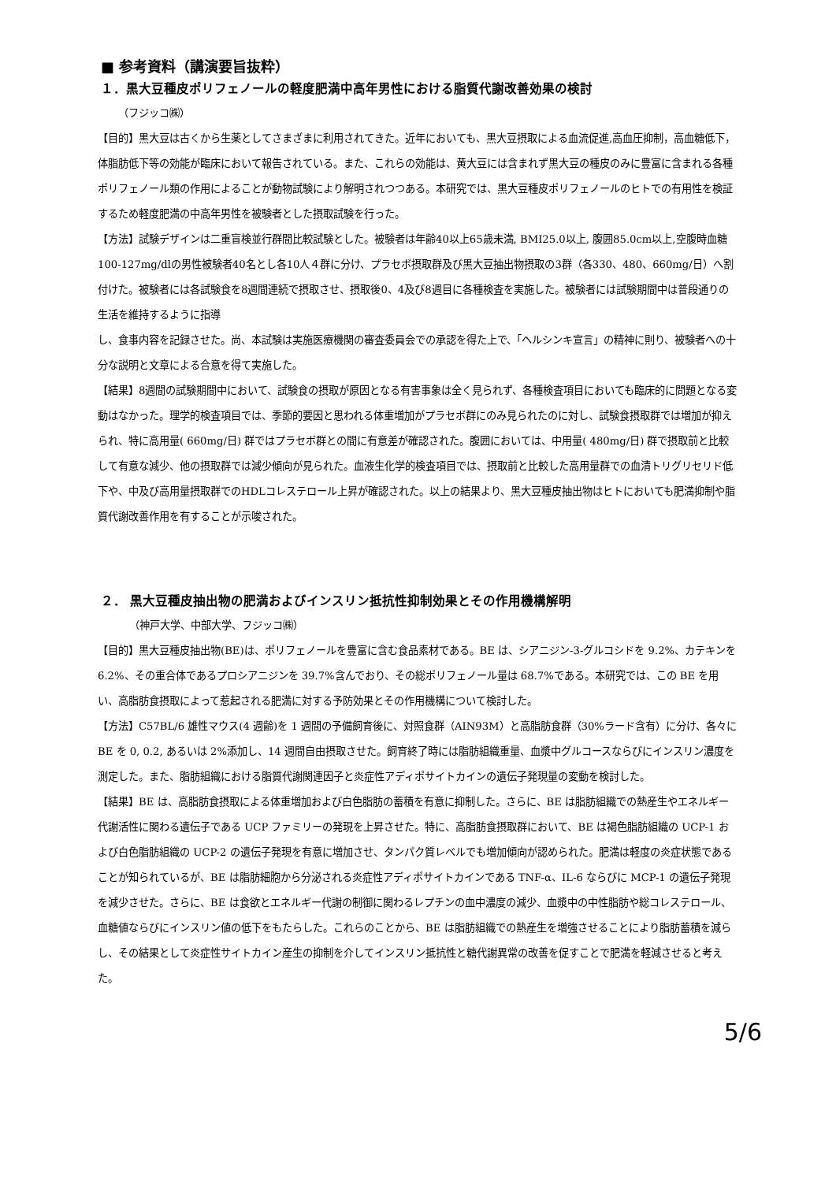■ 参考資料（講演要旨抜粋）
１．黒大豆種皮ポリフェノールの軽度肥満中高年男性における脂質代謝改善効果の検討
（フジッコ㈱）
【目的】黒大豆は古くから生薬としてさまざまに利用されてきた。近年においても、黒大豆摂取による血流促進,高血圧抑制，高血糖低下，体脂肪低下等の効能が臨床において報告されている。また、これらの効能は、黄大豆には含まれず黒大豆の種皮のみに豊富に含まれる各種ポリフェノール類の作用によることが動物試験により解明されつつある。本研究では、黒大豆種皮ポリフェノールのヒトでの有用性を検証するため軽度肥満の中高年男性を被験者とした摂取試験を行った。
【方法】試験デザインは二重盲検並行群間比較試験とした。被験者は年齢40以上65歳未満, BMI25.0以上, 腹囲85.0cm以上,空腹時血糖100-127mg/dlの男性被験者40名とし各10人４群に分け、プラセボ摂取群及び黒大豆抽出物摂取の3群（各330、480、660mg/日）へ割付けた。被験者には各試験食を8週間連続で摂取させ、摂取後0、4及び8週目に各種検査を実施した。被験者には試験期間中は普段通りの生活を維持するように指導
し、食事内容を記録させた。尚、本試験は実施医療機関の審査委員会での承認を得た上で、「ヘルシンキ宣言」の精神に則り、被験者への十分な説明と文章による合意を得て実施した。
【結果】8週間の試験期間中において、試験食の摂取が原因となる有害事象は全く見られず、各種検査項目においても臨床的に問題となる変動はなかった。理学的検査項目では、季節的要因と思われる体重増加がプラセボ群にのみ見られたのに対し、試験食摂取群では増加が抑えられ、特に高用量( 660mg/日) 群ではプラセボ群との間に有意差が確認された。腹囲においては、中用量( 480mg/日) 群で摂取前と比較して有意な減少、他の摂取群では減少傾向が見られた。血液生化学的検査項目では、摂取前と比較した高用量群での血清トリグリセリド低下や、中及び高用量摂取群でのHDLコレステロール上昇が確認された。以上の結果より、黒大豆種皮抽出物はヒトにおいても肥満抑制や脂質代謝改善作用を有することが示唆された。
２． 黒大豆種皮抽出物の肥満およびインスリン抵抗性抑制効果とその作用機構解明
（神戸大学、中部大学、フジッコ㈱）
【目的】黒大豆種皮抽出物(BE)は、ポリフェノールを豊富に含む食品素材である。BE は、シアニジン-3-グルコシドを 9.2%、カテキンを 6.2%、その重合体であるプロシアニジンを 39.7%含んでおり、その総ポリフェノール量は 68.7%である。本研究では、この BE を用い、高脂肪食摂取によって惹起される肥満に対する予防効果とその作用機構について検討した。
【方法】C57BL/6 雄性マウス(4 週齢)を 1 週間の予備飼育後に、対照食群（AIN93M）と高脂肪食群（30%ラード含有）に分け、各々に BE を 0, 0.2, あるいは 2%添加し、14 週間自由摂取させた。飼育終了時には脂肪組織重量、血漿中グルコースならびにインスリン濃度を測定した。また、脂肪組織における脂質代謝関連因子と炎症性アディポサイトカインの遺伝子発現量の変動を検討した。
【結果】BE は、高脂肪食摂取による体重増加および白色脂肪の蓄積を有意に抑制した。さらに、BE は脂肪組織での熱産生やエネルギー代謝活性に関わる遺伝子である UCP ファミリーの発現を上昇させた。特に、高脂肪食摂取群において、BE は褐色脂肪組織の UCP-1 および白色脂肪組織の UCP-2 の遺伝子発現を有意に増加させ、タンパク質レベルでも増加傾向が認められた。肥満は軽度の炎症状態であることが知られているが、BE は脂肪細胞から分泌される炎症性アディポサイトカインである TNF-α、IL-6 ならびに MCP-1 の遺伝子発現を減少させた。さらに、BE は食欲とエネルギー代謝の制御に関わるレプチンの血中濃度の減少、血漿中の中性脂肪や総コレステロール、血糖値ならびにインスリン値の低下をもたらした。これらのことから、BE は脂肪組織での熱産生を増強させることにより脂肪蓄積を減らし、その結果として炎症性サイトカイン産生の抑制を介してインスリン抵抗性と糖代謝異常の改善を促すことで肥満を軽減させると考えた。
5/6